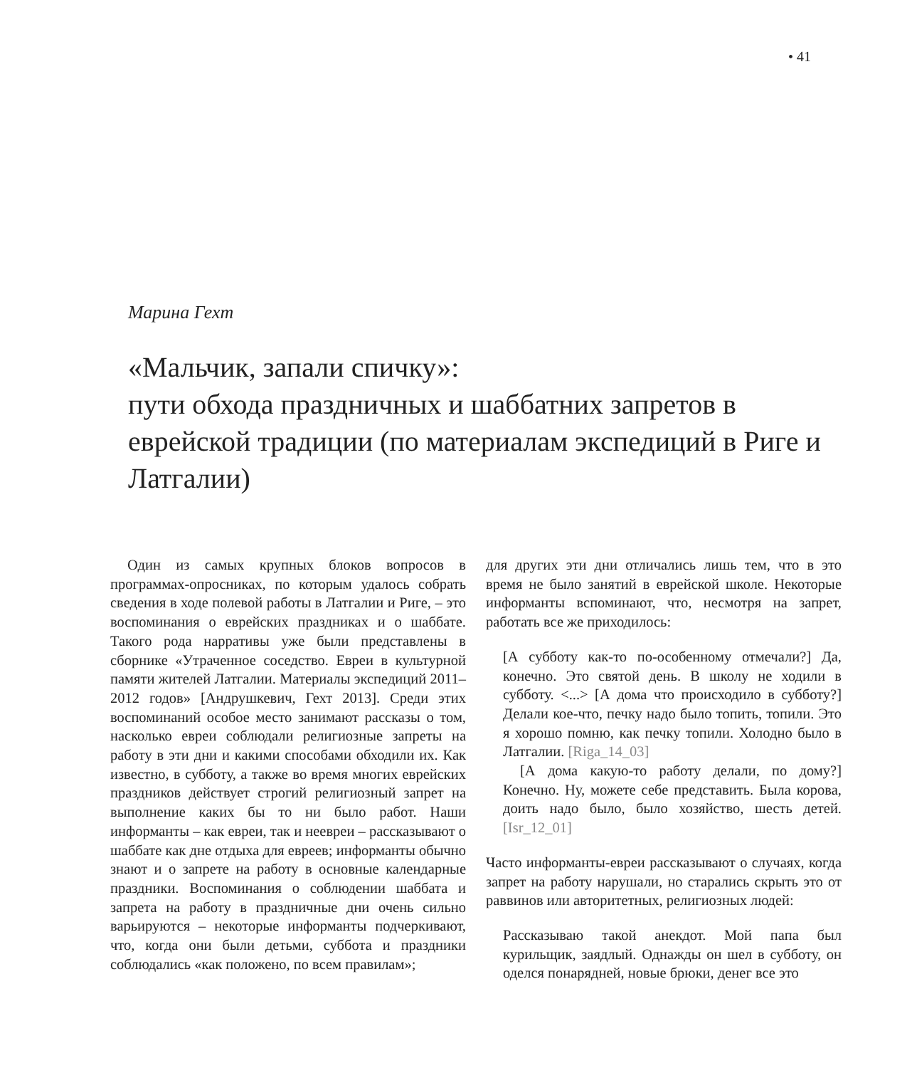• 41
Марина Гехт
«Мальчик, запали спичку»:
пути обхода праздничных и шаббатних запретов в еврейской традиции (по материалам экспедиций в Риге и Латгалии)
Один из самых крупных блоков вопросов в программах-опросниках, по которым удалось собрать сведения в ходе полевой работы в Латгалии и Риге, – это воспоминания о еврейских праздниках и о шаббате. Такого рода нарративы уже были представлены в сборнике «Утраченное соседство. Евреи в культурной памяти жителей Латгалии. Материалы экспедиций 2011–2012 годов» [Андрушкевич, Гехт 2013]. Среди этих воспоминаний особое место занимают рассказы о том, насколько евреи соблюдали религиозные запреты на работу в эти дни и какими способами обходили их. Как известно, в субботу, а также во время многих еврейских праздников действует строгий религиозный запрет на выполнение каких бы то ни было работ. Наши информанты – как евреи, так и неевреи – рассказывают о шаббате как дне отдыха для евреев; информанты обычно знают и о запрете на работу в основные календарные праздники. Воспоминания о соблюдении шаббата и запрета на работу в праздничные дни очень сильно варьируются – некоторые информанты подчеркивают, что, когда они были детьми, суббота и праздники соблюдались «как положено, по всем правилам»;
для других эти дни отличались лишь тем, что в это время не было занятий в еврейской школе. Некоторые информанты вспоминают, что, несмотря на запрет, работать все же приходилось:
[А субботу как-то по-особенному отмечали?] Да, конечно. Это святой день. В школу не ходили в субботу. <...> [А дома что происходило в субботу?] Делали кое-что, печку надо было топить, топили. Это я хорошо помню, как печку топили. Холодно было в Латгалии. [Riga_14_03]
[А дома какую-то работу делали, по дому?] Конечно. Ну, можете себе представить. Была корова, доить надо было, было хозяйство, шесть детей. [Isr_12_01]
Часто информанты-евреи рассказывают о случаях, когда запрет на работу нарушали, но старались скрыть это от раввинов или авторитетных, религиозных людей:
Рассказываю такой анекдот. Мой папа был курильщик, заядлый. Однажды он шел в субботу, он оделся понарядней, новые брюки, денег все это